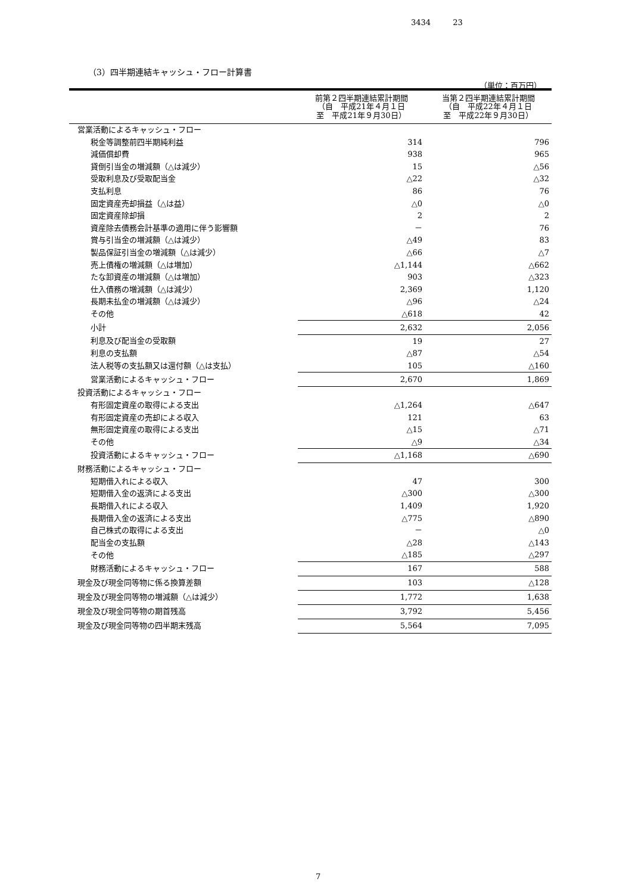3434 23
（3）四半期連結キャッシュ・フロー計算書
（単位：百万円）
| | 前第２四半期連結累計期間 （自 平成21年４月１日 至 平成21年９月30日） | 当第２四半期連結累計期間 （自 平成22年４月１日 至 平成22年９月30日） |
| --- | --- | --- |
| 営業活動によるキャッシュ・フロー | | |
| 税金等調整前四半期純利益 | 314 | 796 |
| 減価償却費 | 938 | 965 |
| 貸倒引当金の増減額（△は減少） | 15 | △56 |
| 受取利息及び受取配当金 | △22 | △32 |
| 支払利息 | 86 | 76 |
| 固定資産売却損益（△は益） | △0 | △0 |
| 固定資産除却損 | 2 | 2 |
| 資産除去債務会計基準の適用に伴う影響額 | － | 76 |
| 賞与引当金の増減額（△は減少） | △49 | 83 |
| 製品保証引当金の増減額（△は減少） | △66 | △7 |
| 売上債権の増減額（△は増加） | △1,144 | △662 |
| たな卸資産の増減額（△は増加） | 903 | △323 |
| 仕入債務の増減額（△は減少） | 2,369 | 1,120 |
| 長期未払金の増減額（△は減少） | △96 | △24 |
| その他 | △618 | 42 |
| 小計 | 2,632 | 2,056 |
| 利息及び配当金の受取額 | 19 | 27 |
| 利息の支払額 | △87 | △54 |
| 法人税等の支払額又は還付額（△は支払） | 105 | △160 |
| 営業活動によるキャッシュ・フロー | 2,670 | 1,869 |
| 投資活動によるキャッシュ・フロー | | |
| 有形固定資産の取得による支出 | △1,264 | △647 |
| 有形固定資産の売却による収入 | 121 | 63 |
| 無形固定資産の取得による支出 | △15 | △71 |
| その他 | △9 | △34 |
| 投資活動によるキャッシュ・フロー | △1,168 | △690 |
| 財務活動によるキャッシュ・フロー | | |
| 短期借入れによる収入 | 47 | 300 |
| 短期借入金の返済による支出 | △300 | △300 |
| 長期借入れによる収入 | 1,409 | 1,920 |
| 長期借入金の返済による支出 | △775 | △890 |
| 自己株式の取得による支出 | － | △0 |
| 配当金の支払額 | △28 | △143 |
| その他 | △185 | △297 |
| 財務活動によるキャッシュ・フロー | 167 | 588 |
| 現金及び現金同等物に係る換算差額 | 103 | △128 |
| 現金及び現金同等物の増減額（△は減少） | 1,772 | 1,638 |
| 現金及び現金同等物の期首残高 | 3,792 | 5,456 |
| 現金及び現金同等物の四半期末残高 | 5,564 | 7,095 |
7